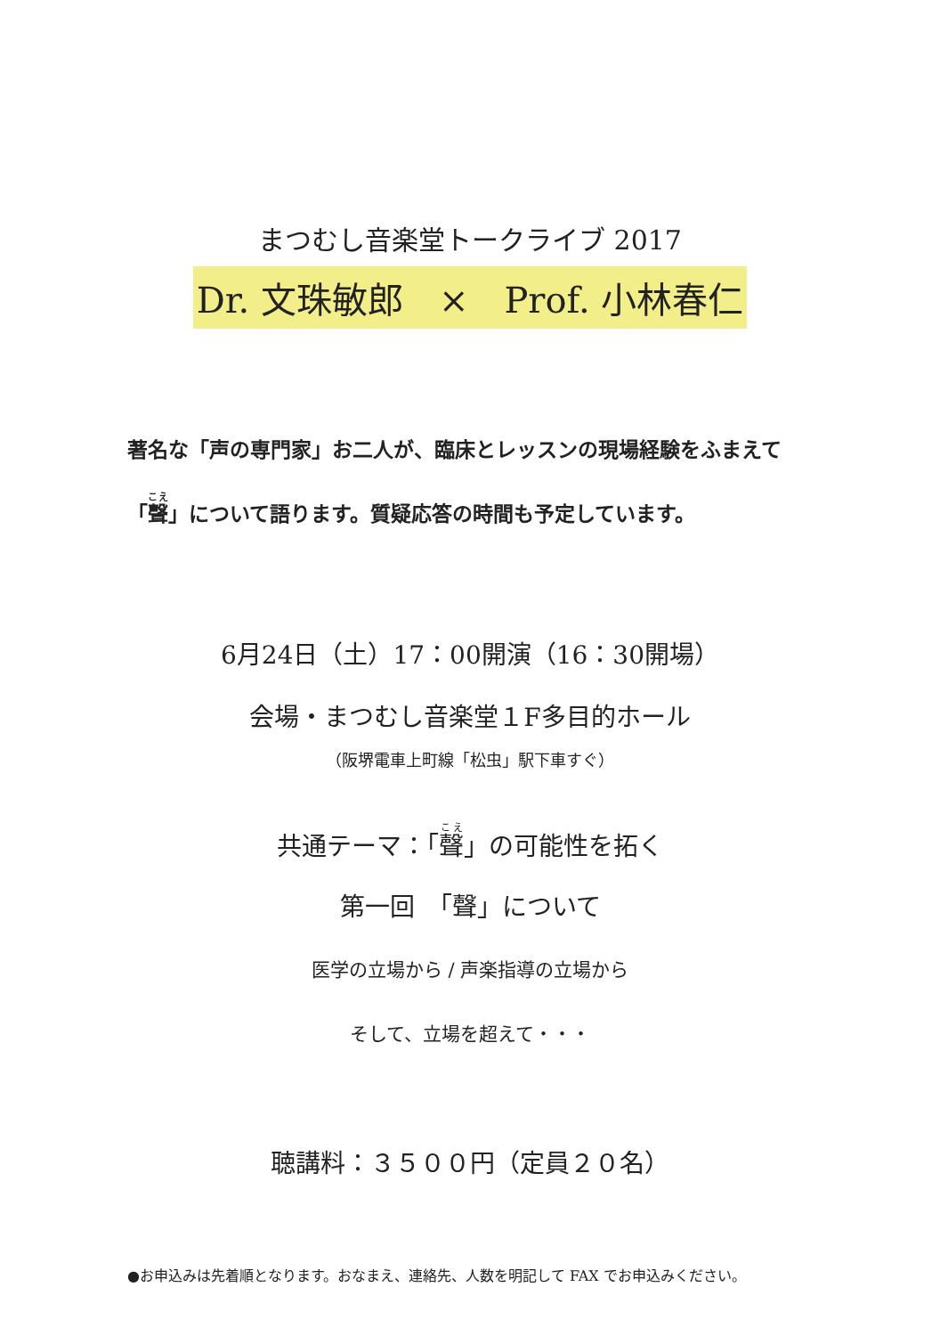まつむし音楽堂トークライブ 2017
Dr. 文珠敏郎　×　Prof. 小林春仁
著名な「声の専門家」お二人が、臨床とレッスンの現場経験をふまえて「聲」について語ります。質疑応答の時間も予定しています。
6月24日（土）17：00開演（16：30開場）
会場・まつむし音楽堂１F多目的ホール
（阪堺電車上町線「松虫」駅下車すぐ）
共通テーマ：「聲」の可能性を拓く
第一回　「聲」について
医学の立場から / 声楽指導の立場から
そして、立場を超えて・・・
聴講料：３５００円（定員２０名）
●お申込みは先着順となります。おなまえ、連絡先、人数を明記して FAX でお申込みください。